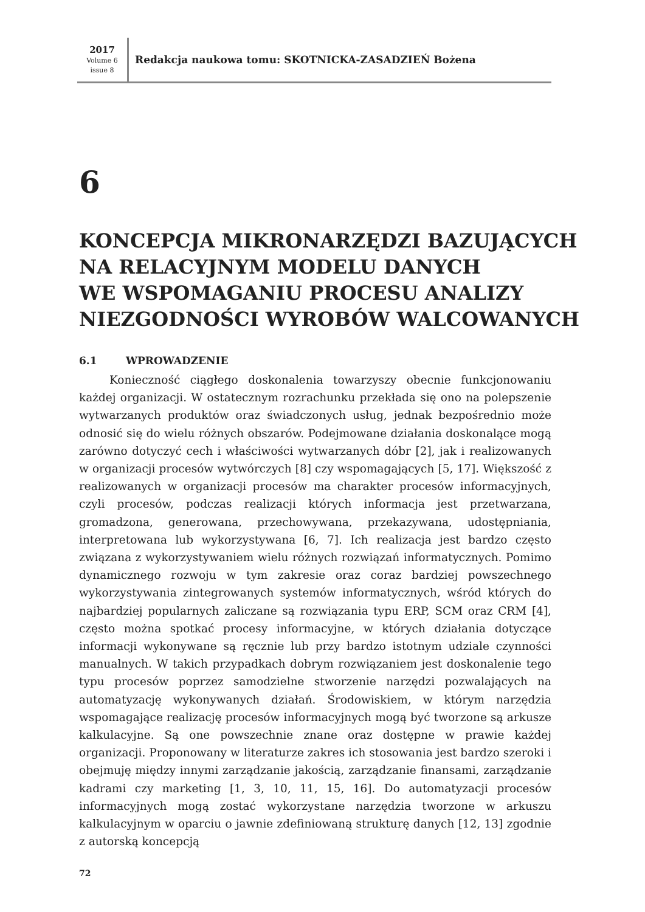2017
Volume 6
issue 8
Redakcja naukowa tomu: SKOTNICKA-ZASADZIEŃ Bożena
6
KONCEPCJA MIKRONARZĘDZI BAZUJĄCYCH
NA RELACYJNYM MODELU DANYCH
WE WSPOMAGANIU PROCESU ANALIZY
NIEZGODNOŚCI WYROBÓW WALCOWANYCH
6.1 WPROWADZENIE
Konieczność ciągłego doskonalenia towarzyszy obecnie funkcjonowaniu każdej organizacji. W ostatecznym rozrachunku przekłada się ono na polepszenie wytwarzanych produktów oraz świadczonych usług, jednak bezpośrednio może odnosić się do wielu różnych obszarów. Podejmowane działania doskonalące mogą zarówno dotyczyć cech i właściwości wytwarzanych dóbr [2], jak i realizowanych w organizacji procesów wytwórczych [8] czy wspomagających [5, 17]. Większość z realizowanych w organizacji procesów ma charakter procesów informacyjnych, czyli procesów, podczas realizacji których informacja jest przetwarzana, gromadzona, generowana, przechowywana, przekazywana, udostępniania, interpretowana lub wykorzystywana [6, 7]. Ich realizacja jest bardzo często związana z wykorzystywaniem wielu różnych rozwiązań informatycznych. Pomimo dynamicznego rozwoju w tym zakresie oraz coraz bardziej powszechnego wykorzystywania zintegrowanych systemów informatycznych, wśród których do najbardziej popularnych zaliczane są rozwiązania typu ERP, SCM oraz CRM [4], często można spotkać procesy informacyjne, w których działania dotyczące informacji wykonywane są ręcznie lub przy bardzo istotnym udziale czynności manualnych. W takich przypadkach dobrym rozwiązaniem jest doskonalenie tego typu procesów poprzez samodzielne stworzenie narzędzi pozwalających na automatyzację wykonywanych działań. Środowiskiem, w którym narzędzia wspomagające realizację procesów informacyjnych mogą być tworzone są arkusze kalkulacyjne. Są one powszechnie znane oraz dostępne w prawie każdej organizacji. Proponowany w literaturze zakres ich stosowania jest bardzo szeroki i obejmuję między innymi zarządzanie jakością, zarządzanie finansami, zarządzanie kadrami czy marketing [1, 3, 10, 11, 15, 16]. Do automatyzacji procesów informacyjnych mogą zostać wykorzystane narzędzia tworzone w arkuszu kalkulacyjnym w oparciu o jawnie zdefiniowaną strukturę danych [12, 13] zgodnie z autorską koncepcją
72